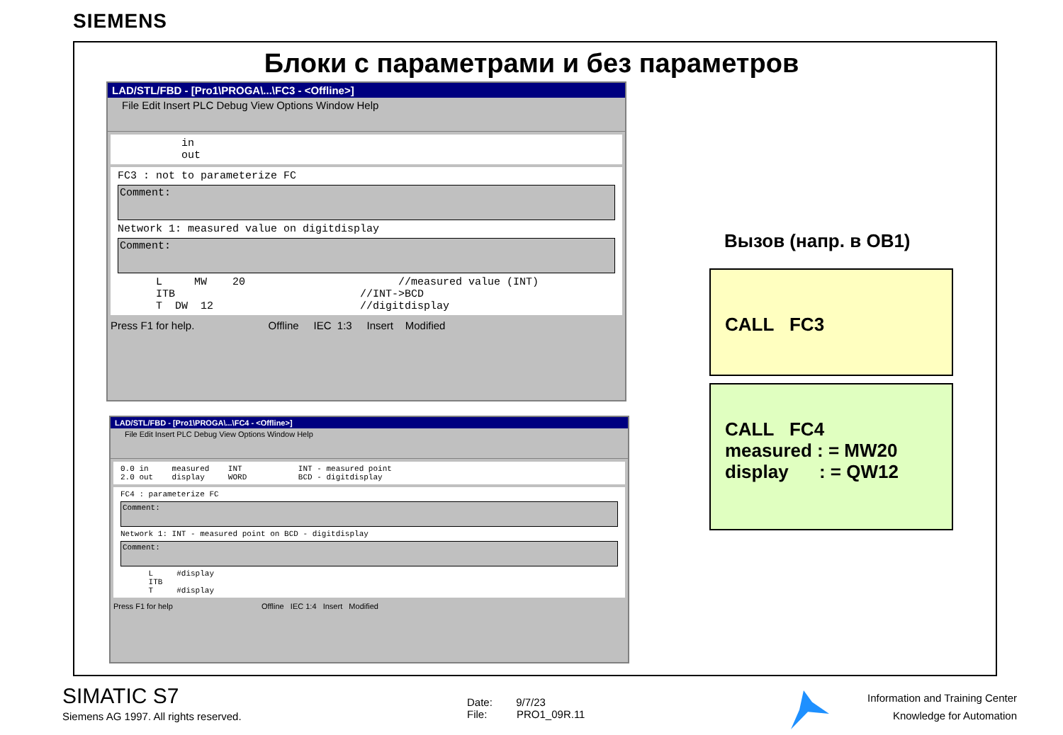SIEMENS
Блоки с параметрами и без параметров
LAD/STL/FBD - [Pro1\PROGA\...\FC3 - <Offline>]
File Edit Insert PLC Debug View Options Window Help
in out
FC3 : not to parameterize FC
Comment:
Network 1: measured value on digitdisplay
Comment:
L MW 20 //measured value (INT) ITB //INT->BCD T DW 12 //digitdisplay
Press F1 for help. Offline IEC 1:3 Insert Modified
LAD/STL/FBD - [Pro1\PROGA\...\FC4 - <Offline>]
File Edit Insert PLC Debug View Options Window Help
0.0 in measured INT INT - measured point 2.0 out display WORD BCD - digitdisplay
FC4 : parameterize FC
Comment:
Network 1: INT - measured point on BCD - digitdisplay
Comment:
L #display ITB T #display
Press F1 for help Offline IEC 1:4 Insert Modified
Вызов (напр. в OB1)
CALL FC3
CALL FC4
measured : = MW20
display : = QW12
SIMATIC S7
Siemens AG 1997. All rights reserved.
Date: 9/7/23
File: PRO1_09R.11
Information and Training Center
Knowledge for Automation